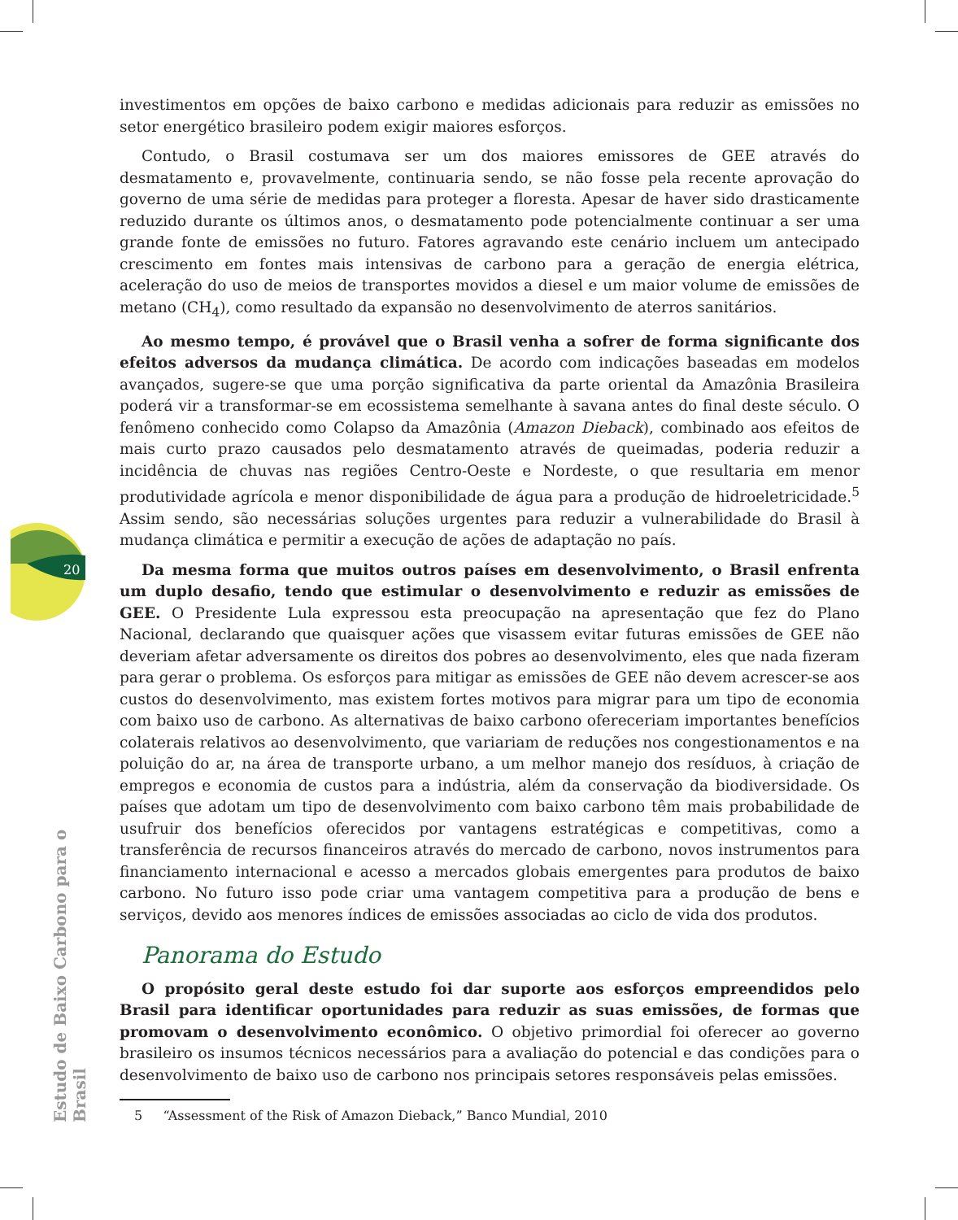20
Estudo de Baixo Carbono para o Brasil
investimentos em opções de baixo carbono e medidas adicionais para reduzir as emissões no setor energético brasileiro podem exigir maiores esforços.
Contudo, o Brasil costumava ser um dos maiores emissores de GEE através do desmatamento e, provavelmente, continuaria sendo, se não fosse pela recente aprovação do governo de uma série de medidas para proteger a floresta. Apesar de haver sido drasticamente reduzido durante os últimos anos, o desmatamento pode potencialmente continuar a ser uma grande fonte de emissões no futuro. Fatores agravando este cenário incluem um antecipado crescimento em fontes mais intensivas de carbono para a geração de energia elétrica, aceleração do uso de meios de transportes movidos a diesel e um maior volume de emissões de metano (CH<sub>4</sub>), como resultado da expansão no desenvolvimento de aterros sanitários.
Ao mesmo tempo, é provável que o Brasil venha a sofrer de forma significante dos efeitos adversos da mudança climática. De acordo com indicações baseadas em modelos avançados, sugere-se que uma porção significativa da parte oriental da Amazônia Brasileira poderá vir a transformar-se em ecossistema semelhante à savana antes do final deste século. O fenômeno conhecido como Colapso da Amazônia (Amazon Dieback), combinado aos efeitos de mais curto prazo causados pelo desmatamento através de queimadas, poderia reduzir a incidência de chuvas nas regiões Centro-Oeste e Nordeste, o que resultaria em menor produtividade agrícola e menor disponibilidade de água para a produção de hidroeletricidade.<sup>5</sup> Assim sendo, são necessárias soluções urgentes para reduzir a vulnerabilidade do Brasil à mudança climática e permitir a execução de ações de adaptação no país.
Da mesma forma que muitos outros países em desenvolvimento, o Brasil enfrenta um duplo desafio, tendo que estimular o desenvolvimento e reduzir as emissões de GEE. O Presidente Lula expressou esta preocupação na apresentação que fez do Plano Nacional, declarando que quaisquer ações que visassem evitar futuras emissões de GEE não deveriam afetar adversamente os direitos dos pobres ao desenvolvimento, eles que nada fizeram para gerar o problema. Os esforços para mitigar as emissões de GEE não devem acrescer-se aos custos do desenvolvimento, mas existem fortes motivos para migrar para um tipo de economia com baixo uso de carbono. As alternativas de baixo carbono ofereceriam importantes benefícios colaterais relativos ao desenvolvimento, que variariam de reduções nos congestionamentos e na poluição do ar, na área de transporte urbano, a um melhor manejo dos resíduos, à criação de empregos e economia de custos para a indústria, além da conservação da biodiversidade. Os países que adotam um tipo de desenvolvimento com baixo carbono têm mais probabilidade de usufruir dos benefícios oferecidos por vantagens estratégicas e competitivas, como a transferência de recursos financeiros através do mercado de carbono, novos instrumentos para financiamento internacional e acesso a mercados globais emergentes para produtos de baixo carbono. No futuro isso pode criar uma vantagem competitiva para a produção de bens e serviços, devido aos menores índices de emissões associadas ao ciclo de vida dos produtos.
Panorama do Estudo
O propósito geral deste estudo foi dar suporte aos esforços empreendidos pelo Brasil para identificar oportunidades para reduzir as suas emissões, de formas que promovam o desenvolvimento econômico. O objetivo primordial foi oferecer ao governo brasileiro os insumos técnicos necessários para a avaliação do potencial e das condições para o desenvolvimento de baixo uso de carbono nos principais setores responsáveis pelas emissões.
5 “Assessment of the Risk of Amazon Dieback,” Banco Mundial, 2010